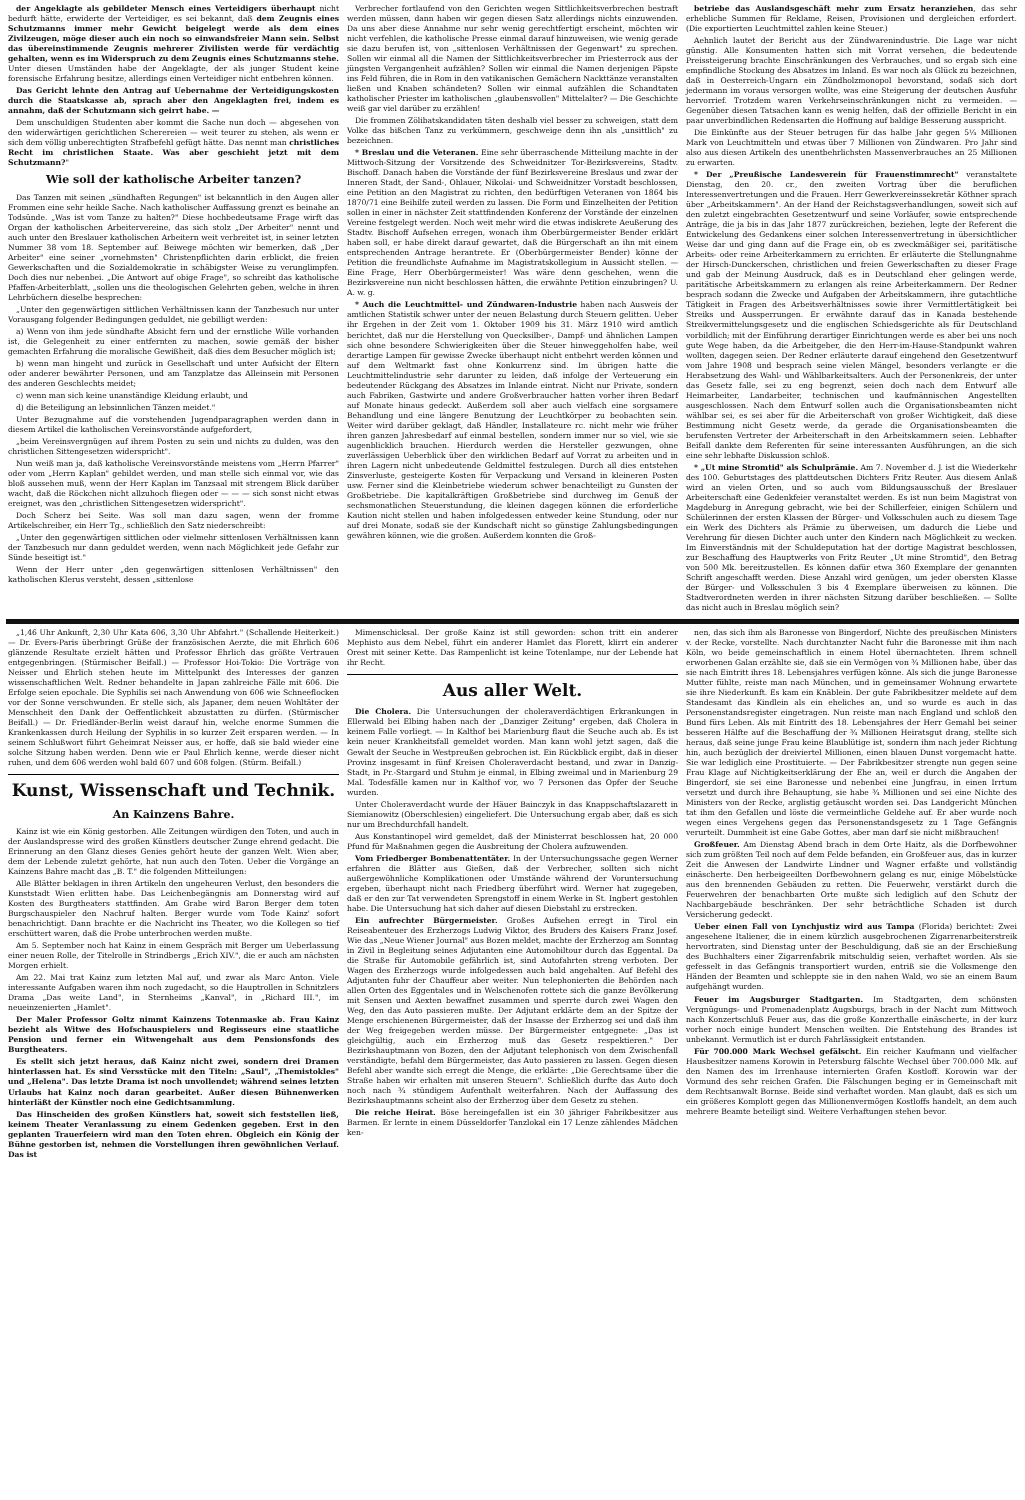der Angeklagte als gebildeter Mensch eines Verteidigers überhaupt nicht bedurft hätte, erwiderte der Verteidiger, es sei bekannt, daß dem Zeugnis eines Schutzmanns immer mehr Gewicht beigelegt werde als dem eines Zivilzeugen, möge dieser auch ein noch so einwandsfreier Mann sein. Selbst das übereinstimmende Zeugnis mehrerer Zivilisten werde für verdächtig gehalten, wenn es im Widerspruch zu dem Zeugnis eines Schutzmanns stehe. Unter diesen Umständen habe der Angeklagte, der als junger Student keine forensische Erfahrung besitze, allerdings einen Verteidiger nicht entbehren können.
Das Gericht lehnte den Antrag auf Uebernahme der Verteidigungskosten durch die Staatskasse ab, sprach aber den Angeklagten frei, indem es annahm, daß der Schutzmann sich geirrt habe. —
Dem unschuldigen Studenten aber kommt die Sache nun doch — abgesehen von den widerwärtigen gerichtlichen Scherereien — weit teurer zu stehen, als wenn er sich dem völlig unberechtigten Strafbefehl gefügt hätte. Das nennt man christliches Recht im christlichen Staate. Was aber geschieht jetzt mit dem Schutzmann?"
Wie soll der katholische Arbeiter tanzen?
Das Tanzen mit seinen „sündhaften Regungen" ist bekanntlich in den Augen aller Frommen eine sehr heikle Sache. Nach katholischer Auffassung grenzt es beinahe an Todsünde. „Was ist vom Tanze zu halten?" Diese hochbedeutsame Frage wirft das Organ der katholischen Arbeitervereine, das sich stolz „Der Arbeiter" nennt und auch unter den Breslauer katholischen Arbeitern weit verbreitet ist, in seiner letzten Nummer 38 vom 18. September auf. Beiwege möchten wir bemerken, daß „Der Arbeiter" eine seiner „vornehmsten" Christenpflichten darin erblickt, die freien Gewerkschaften und die Sozialdemokratie in schäbigster Weise zu verunglimpfen. Doch dies nur nebenbei. „Die Antwort auf obige Frage", so schreibt das katholische Pfaffen-Arbeiterblatt, „sollen uns die theologischen Gelehrten geben, welche in ihren Lehrbüchern dieselbe besprechen:
„Unter den gegenwärtigen sittlichen Verhältnissen kann der Tanzbesuch nur unter Vorausgang folgender Bedingungen geduldet, nie gebilligt werden:
a) Wenn von ihm jede sündhafte Absicht fern und der ernstliche Wille vorhanden ist, die Gelegenheit zu einer entfernten zu machen, sowie gemäß der bisher gemachten Erfahrung die moralische Gewißheit, daß dies dem Besucher möglich ist;
b) wenn man hingeht und zurück in Gesellschaft und unter Aufsicht der Eltern oder anderer bewährter Personen, und am Tanzplatze das Alleinsein mit Personen des anderen Geschlechts meidet;
c) wenn man sich keine unanständige Kleidung erlaubt, und
d) die Beteiligung an lebsinnlichen Tänzen meidet."
Unter Bezugnahme auf die vorstehenden Jugendparagraphen werden dann in diesem Artikel die katholischen Vereinsvorstände aufgefordert,
„beim Vereinsvergnügen auf ihrem Posten zu sein und nichts zu dulden, was den christlichen Sittengesetzen widerspricht".
Nun weiß man ja, daß katholische Vereinsvorstände meistens vom „Herrn Pfarrer" oder vom „Herrn Kaplan" gebildet werden, und man stelle sich einmal vor, wie das bloß aussehen muß, wenn der Herr Kaplan im Tanzsaal mit strengem Blick darüber wacht, daß die Röckchen nicht allzuhoch fliegen oder — — — sich sonst nicht etwas ereignet, was den „christlichen Sittengesetzen widerspricht".
Doch Scherz bei Seite. Was soll man dazu sagen, wenn der fromme Artikelschreiber, ein Herr Tg., schließlich den Satz niederschreibt:
„Unter den gegenwärtigen sittlichen oder vielmehr sittenlosen Verhältnissen kann der Tanzbesuch nur dann geduldet werden, wenn nach Möglichkeit jede Gefahr zur Sünde beseitigt ist."
Wenn der Herr unter „den gegenwärtigen sittenlosen Verhältnissen" den katholischen Klerus versteht, dessen „sittenlose
Verbrecher fortlaufend von den Gerichten wegen Sittlichkeitsverbrechen bestraft werden müssen, dann haben wir gegen diesen Satz allerdings nichts einzuwenden. Da uns aber diese Annahme nur sehr wenig gerechtfertigt erscheint, möchten wir nicht verfehlen, die katholische Presse einmal darauf hinzuweisen, wie wenig gerade sie dazu berufen ist, von „sittenlosen Verhältnissen der Gegenwart" zu sprechen. Sollen wir einmal all die Namen der Sittlichkeitsverbrecher im Priesterrock aus der jüngsten Vergangenheit aufzählen? Sollen wir einmal die Namen derjenigen Päpste ins Feld führen, die in Rom in den vatikanischen Gemächern Nackttänze veranstalten ließen und Knaben schändeten? Sollen wir einmal aufzählen die Schandtaten katholischer Priester im katholischen „glaubensvollen" Mittelalter? — Die Geschichte weiß gar viel darüber zu erzählen!
Die frommen Zölibatskandidaten täten deshalb viel besser zu schweigen, statt dem Volke das bißchen Tanz zu verkümmern, geschweige denn ihn als „unsittlich" zu bezeichnen.
* Breslau und die Veteranen. Eine sehr überraschende Mitteilung machte in der Mittwoch-Sitzung der Vorsitzende des Schweidnitzer Tor-Bezirksvereins, Stadtv. Bischoff. Danach haben die Vorstände der fünf Bezirksvereine Breslaus und zwar der Inneren Stadt, der Sand-, Ohlauer, Nikolai- und Schweidnitzer Vorstadt beschlossen, eine Petition an den Magistrat zu richten, den bedürftigen Veteranen von 1864 bis 1870/71 eine Beihilfe zuteil werden zu lassen. Die Form und Einzelheiten der Petition sollen in einer in nächster Zeit stattfindenden Konferenz der Vorstände der einzelnen Vereine festgelegt werden. Noch weit mehr wird die etwas indiskrete Aeußerung des Stadtv. Bischoff Aufsehen erregen, wonach ihm Oberbürgermeister Bender erklärt haben soll, er habe direkt darauf gewartet, daß die Bürgerschaft an ihn mit einem entsprechenden Antrage herantrete. Er (Oberbürgermeister Bender) könne der Petition die freundlichste Aufnahme im Magistratskollegium in Aussicht stellen. — Eine Frage, Herr Oberbürgermeister! Was wäre denn geschehen, wenn die Bezirksvereine nun nicht beschlossen hätten, die erwähnte Petition einzubringen? U. A. w. g.
* Auch die Leuchtmittel- und Zündwaren-Industrie haben nach Ausweis der amtlichen Statistik schwer unter der neuen Belastung durch Steuern gelitten. Ueber ihr Ergehen in der Zeit vom 1. Oktober 1909 bis 31. März 1910 wird amtlich berichtet, daß nur die Herstellung von Quecksilber-, Dampf- und ähnlichen Lampen sich ohne besondere Schwierigkeiten über die Steuer hinweggeholfen habe, weil derartige Lampen für gewisse Zwecke überhaupt nicht entbehrt werden können und auf dem Weltmarkt fast ohne Konkurrenz sind. Im übrigen hatte die Leuchtmittelindustrie sehr darunter zu leiden, daß infolge der Verteuerung ein bedeutender Rückgang des Absatzes im Inlande eintrat. Nicht nur Private, sondern auch Fabriken, Gastwirte und andere Großverbraucher hatten vorher ihren Bedarf auf Monate hinaus gedeckt. Außerdem soll aber auch vielfach eine sorgsamere Behandlung und eine längere Benutzung der Leuchtkörper zu beobachten sein. Weiter wird darüber geklagt, daß Händler, Installateure rc. nicht mehr wie früher ihren ganzen Jahresbedarf auf einmal bestellen, sondern immer nur so viel, wie sie augenblicklich brauchen. Hierdurch werden die Hersteller gezwungen, ohne zuverlässigen Ueberblick über den wirklichen Bedarf auf Vorrat zu arbeiten und in ihren Lagern nicht unbedeutende Geldmittel festzulegen. Durch all dies entstehen Zinsverluste, gesteigerte Kosten für Verpackung und Versand in kleineren Posten usw. Ferner sind die Kleinbetriebe wiederum schwer benachteiligt zu Gunsten der Großbetriebe. Die kapitalkräftigen Großbetriebe sind durchweg im Genuß der sechsmonatlichen Steuerstundung, die kleinen dagegen können die erforderliche Kaution nicht stellen und haben infolgedessen entweder keine Stundung, oder nur auf drei Monate, sodaß sie der Kundschaft nicht so günstige Zahlungsbedingungen gewähren können, wie die großen. Außerdem konnten die Groß-
betriebe das Auslandsgeschäft mehr zum Ersatz heranziehen, das sehr erhebliche Summen für Reklame, Reisen, Provisionen und dergleichen erfordert. (Die exportierten Leuchtmittel zahlen keine Steuer.)
Aehnlich lautet der Bericht aus der Zündwarenindustrie. Die Lage war nicht günstig. Alle Konsumenten hatten sich mit Vorrat versehen, die bedeutende Preissteigerung brachte Einschränkungen des Verbrauches, und so ergab sich eine empfindliche Stockung des Absatzes im Inland. Es war noch als Glück zu bezeichnen, daß in Oesterreich-Ungarn ein Zündholzmonopol bevorstand, sodaß sich dort jedermann im voraus versorgen wollte, was eine Steigerung der deutschen Ausfuhr hervorrief. Trotzdem waren Verkehrseinschränkungen nicht zu vermeiden. — Gegenüber diesen Tatsachen kann es wenig helfen, daß der offizielle Bericht in ein paar unverbindlichen Redensarten die Hoffnung auf baldige Besserung ausspricht.
Die Einkünfte aus der Steuer betrugen für das halbe Jahr gegen 5¼ Millionen Mark von Leuchtmitteln und etwas über 7 Millionen von Zündwaren. Pro Jahr sind also aus diesen Artikeln des unentbehrlichsten Massenverbrauches an 25 Millionen zu erwarten.
* Der „Preußische Landesverein für Frauenstimmrecht" veranstaltete Dienstag, den 20. cr., den zweiten Vortrag über die beruflichen Interessenvertretungen und die Frauen. Herr Gewerkvereinssekretär Köthner sprach über „Arbeitskammern". An der Hand der Reichstagsverhandlungen, soweit sich auf den zuletzt eingebrachten Gesetzentwurf und seine Vorläufer, sowie entsprechende Anträge, die ja bis in das Jahr 1877 zurückreichen, beziehen, legte der Referent die Entwickelung des Gedankens einer solchen Interessenvertretung in übersichtlicher Weise dar und ging dann auf die Frage ein, ob es zweckmäßiger sei, paritätische Arbeits- oder reine Arbeiterkammern zu errichten. Er erläuterte die Stellungnahme der Hirsch-Dunckerschen, christlichen und freien Gewerkschaften zu dieser Frage und gab der Meinung Ausdruck, daß es in Deutschland eher gelingen werde, paritätische Arbeitskammern zu erlangen als reine Arbeiterkammern. Der Redner besprach sodann die Zwecke und Aufgaben der Arbeitskammern, ihre gutachtliche Tätigkeit in Fragen des Arbeitsverhältnisses sowie ihrer Vermittlertätigkeit bei Streiks und Aussperrungen. Er erwähnte darauf das in Kanada bestehende Streikvermittelungsgesetz und die englischen Schiedsgerichte als für Deutschland vorbildlich; mit der Einführung derartiger Einrichtungen werde es aber bei uns noch gute Wege haben, da die Arbeitgeber, die den Herr-im-Hause-Standpunkt wahren wollten, dagegen seien. Der Redner erläuterte darauf eingehend den Gesetzentwurf vom Jahre 1908 und besprach seine vielen Mängel, besonders verlangte er die Herabsetzung des Wahl- und Wählbarkeitsalters. Auch der Personenkreis, der unter das Gesetz falle, sei zu eng begrenzt, seien doch nach dem Entwurf alle Heimarbeiter, Landarbeiter, technischen und kaufmännischen Angestellten ausgeschlossen. Nach dem Entwurf sollen auch die Organisationsbeamten nicht wählbar sei, es sei aber für die Arbeiterschaft von großer Wichtigkeit, daß diese Bestimmung nicht Gesetz werde, da gerade die Organisationsbeamten die berufensten Vertreter der Arbeiterschaft in den Arbeitskammern seien. Lebhafter Beifall dankte dem Referenten für seine interessanten Ausführungen, an die sich eine sehr lebhafte Diskussion schloß.
* „Ut mine Stromtid" als Schulprämie. Am 7. November d. J. ist die Wiederkehr des 100. Geburtstages des plattdeutschen Dichters Fritz Reuter. Aus diesem Anlaß wird an vielen Orten, und so auch vom Bildungsausschuß der Breslauer Arbeiterschaft eine Gedenkfeier veranstaltet werden. Es ist nun beim Magistrat von Magdeburg in Anregung gebracht, wie bei der Schillerfeier, einigen Schülern und Schülerinnen der ersten Klassen der Bürger- und Volksschulen auch zu diesem Tage ein Werk des Dichters als Prämie zu überweisen, um dadurch die Liebe und Verehrung für diesen Dichter auch unter den Kindern nach Möglichkeit zu wecken. Im Einverständnis mit der Schuldeputation hat der dortige Magistrat beschlossen, zur Beschaffung des Hauptwerks von Fritz Reuter „Ut mine Stromtid", den Betrag von 500 Mk. bereitzustellen. Es können dafür etwa 360 Exemplare der genannten Schrift angeschafft werden. Diese Anzahl wird genügen, um jeder obersten Klasse der Bürger- und Volksschulen 3 bis 4 Exemplare überweisen zu können. Die Stadtverordneten werden in ihrer nächsten Sitzung darüber beschließen. — Sollte das nicht auch in Breslau möglich sein?
„1,46 Uhr Ankunft, 2,30 Uhr Kata 606, 3,30 Uhr Abfahrt." (Schallende Heiterkeit.) — Dr. Evers-Paris überbringt Grüße der französischen Aerzte, die mit Ehrlich 606 glänzende Resultate erzielt hätten und Professor Ehrlich das größte Vertrauen entgegenbringen. (Stürmischer Beifall.) — Professor Hoi-Tokio: Die Vorträge von Neisser und Ehrlich stehen heute im Mittelpunkt des Interesses der ganzen wissenschaftlichen Welt. Redner behandelte in Japan zahlreiche Fälle mit 606. Die Erfolge seien epochale. Die Syphilis sei nach Anwendung von 606 wie Schneeflocken vor der Sonne verschwunden. Er stelle sich, als Japaner, dem neuen Wohltäter der Menschheit den Dank der Oeffentlichkeit abzustatten zu dürfen. (Stürmischer Beifall.) — Dr. Friedländer-Berlin weist darauf hin, welche enorme Summen die Krankenkassen durch Heilung der Syphilis in so kurzer Zeit ersparen werden. — In seinem Schlußwort führt Geheimrat Neisser aus, er hoffe, daß sie bald wieder eine solche Sitzung haben werden. Denn wie er Paul Ehrlich kenne, werde dieser nicht ruhen, und dem 606 werden wohl bald 607 und 608 folgen. (Stürm. Beifall.)
Kunst, Wissenschaft und Technik.
An Kainzens Bahre.
Kainz ist wie ein König gestorben. Alle Zeitungen würdigen den Toten, und auch in der Auslandspresse wird des großen Künstlers deutscher Zunge ehrend gedacht. Die Erinnerung an den Glanz dieses Genies gehört heute der ganzen Welt. Wien aber, dem der Lebende zuletzt gehörte, hat nun auch den Toten. Ueber die Vorgänge an Kainzens Bahre macht das „B. T." die folgenden Mitteilungen:
Alle Blätter beklagen in ihren Artikeln den ungeheuren Verlust, den besonders die Kunststadt Wien erlitten habe. Das Leichenbegängnis am Donnerstag wird auf Kosten des Burgtheaters stattfinden. Am Grabe wird Baron Berger dem toten Burgschauspieler den Nachruf halten. Berger wurde vom Tode Kainz' sofort benachrichtigt. Dann brachte er die Nachricht ins Theater, wo die Kollegen so tief erschüttert waren, daß die Probe unterbrochen werden mußte.
Am 5. September noch hat Kainz in einem Gespräch mit Berger um Ueberlassung einer neuen Rolle, der Titelrolle in Strindbergs „Erich XIV.", die er auch am nächsten Morgen erhielt.
Am 22. Mai trat Kainz zum letzten Mal auf, und zwar als Marc Anton. Viele interessante Aufgaben waren ihm noch zugedacht, so die Hauptrollen in Schnitzlers Drama „Das weite Land", in Sternheims „Kanval", in „Richard III.", im neueinzenierten „Hamlet".
Der Maler Professor Goltz nimmt Kainzens Totenmaske ab. Frau Kainz bezieht als Witwe des Hofschauspielers und Regisseurs eine staatliche Pension und ferner ein Witwengehalt aus dem Pensionsfonds des Burgtheaters.
Es stellt sich jetzt heraus, daß Kainz nicht zwei, sondern drei Dramen hinterlassen hat. Es sind Versstücke mit den Titeln: „Saul", „Themistokles" und „Helena". Das letzte Drama ist noch unvollendet; während seines letzten Urlaubs hat Kainz noch daran gearbeitet. Außer diesen Bühnenwerken hinterläßt der Künstler noch eine Gedichtsammlung.
Das Hinscheiden des großen Künstlers hat, soweit sich feststellen ließ, keinem Theater Veranlassung zu einem Gedenken gegeben. Erst in den geplanten Trauerfeiern wird man den Toten ehren. Obgleich ein König der Bühne gestorben ist, nehmen die Vorstellungen ihren gewöhnlichen Verlauf. Das ist
Mimenschicksal. Der große Kainz ist still geworden: schon tritt ein anderer Mephisto aus dem Nebel, führt ein anderer Hamlet das Florett, klirrt ein anderer Orest mit seiner Kette. Das Rampenlicht ist keine Totenlampe, nur der Lebende hat ihr Recht.
Aus aller Welt.
Die Cholera. Die Untersuchungen der choleraverdächtigen Erkrankungen in Ellerwald bei Elbing haben nach der „Danziger Zeitung" ergeben, daß Cholera in keinem Falle vorliegt. — In Kalthof bei Marienburg flaut die Seuche auch ab. Es ist kein neuer Krankheitsfall gemeldet worden. Man kann wohl jetzt sagen, daß die Gewalt der Seuche in Westpreußen gebrochen ist. Ein Rückblick ergibt, daß in dieser Provinz insgesamt in fünf Kreisen Choleraverdacht bestand, und zwar in Danzig-Stadt, in Pr.-Stargard und Stuhm je einmal, in Elbing zweimal und in Marienburg 29 Mal. Todesfälle kamen nur in Kalthof vor, wo 7 Personen das Opfer der Seuche wurden.
Unter Choleraverdacht wurde der Häuer Bainczyk in das Knappschaftslazarett in Siemianowitz (Oberschlesien) eingeliefert. Die Untersuchung ergab aber, daß es sich nur um Brechdurchfall handelt.
Aus Konstantinopel wird gemeldet, daß der Ministerrat beschlossen hat, 20 000 Pfund für Maßnahmen gegen die Ausbreitung der Cholera aufzuwenden.
Vom Friedberger Bombenattentäter. In der Untersuchungssache gegen Werner erfahren die Blätter aus Gießen, daß der Verbrecher, sollten sich nicht außergewöhnliche Komplikationen oder Umstände während der Voruntersuchung ergeben, überhaupt nicht nach Friedberg überführt wird. Werner hat zugegeben, daß er den zur Tat verwendeten Sprengstoff in einem Werke in St. Ingbert gestohlen habe. Die Untersuchung hat sich daher auf diesen Diebstahl zu erstrecken.
Ein aufrechter Bürgermeister. Großes Aufsehen erregt in Tirol ein Reiseabenteuer des Erzherzogs Ludwig Viktor, des Bruders des Kaisers Franz Josef. Wie das „Neue Wiener Journal" aus Bozen meldet, machte der Erzherzog am Sonntag in Zivil in Begleitung seines Adjutanten eine Automobiltour durch das Eggental. Da die Straße für Automobile gefährlich ist, sind Autofahrten streng verboten. Der Wagen des Erzherzogs wurde infolgedessen auch bald angehalten. Auf Befehl des Adjutanten fuhr der Chauffeur aber weiter. Nun telephonierten die Behörden nach allen Orten des Eggentales und in Welschenofen rottete sich die ganze Bevölkerung mit Sensen und Aexten bewaffnet zusammen und sperrte durch zwei Wagen den Weg, den das Auto passieren mußte. Der Adjutant erklärte dem an der Spitze der Menge erschienenen Bürgermeister, daß der Insasse der Erzherzog sei und daß ihm der Weg freigegeben werden müsse. Der Bürgermeister entgegnete: „Das ist gleichgültig, auch ein Erzherzog muß das Gesetz respektieren." Der Bezirkshauptmann von Bozen, den der Adjutant telephonisch von dem Zwischenfall verständigte, befahl dem Bürgermeister, das Auto passieren zu lassen. Gegen diesen Befehl aber wandte sich erregt die Menge, die erklärte: „Die Gerechtsame über die Straße haben wir erhalten mit unseren Steuern". Schließlich durfte das Auto doch noch nach ¾ stündigem Aufenthalt weiterfahren. Nach der Auffassung des Bezirkshauptmanns scheint also der Erzherzog über dem Gesetz zu stehen.
Die reiche Heirat. Böse hereingefallen ist ein 30 jähriger Fabrikbesitzer aus Barmen. Er lernte in einem Düsseldorfer Tanzlokal ein 17 Lenze zählendes Mädchen ken-
nen, das sich ihm als Baronesse von Bingerdorf, Nichte des preußischen Ministers v. der Recke, vorstellte. Nach durchtanzter Nacht fuhr die Baronesse mit ihm nach Köln, wo beide gemeinschaftlich in einem Hotel übernachteten. Ihrem schnell erworbenen Galan erzählte sie, daß sie ein Vermögen von ¾ Millionen habe, über das sie nach Eintritt ihres 18. Lebensjahres verfügen könne. Als sich die junge Baronesse Mutter fühlte, reiste man nach München, und in gemeinsamer Wohnung erwartete sie ihre Niederkunft. Es kam ein Knäblein. Der gute Fabrikbesitzer meldete auf dem Standesamt das Kindlein als ein eheliches an, und so wurde es auch in das Personenstandsregister eingetragen. Nun reiste man nach England und schloß den Bund fürs Leben. Als mit Eintritt des 18. Lebensjahres der Herr Gemahl bei seiner besseren Hälfte auf die Beschaffung der ¾ Millionen Heiratsgut drang, stellte sich heraus, daß seine junge Frau keine Blaublütige ist, sondern ihm nach jeder Richtung hin, auch bezüglich der dreiviertel Millionen, einen blauen Dunst vorgemacht hatte. Sie war lediglich eine Prostituierte. — Der Fabrikbesitzer strengte nun gegen seine Frau Klage auf Nichtigkeitserklärung der Ehe an, weil er durch die Angaben der Bingerdorf, sie sei eine Baronesse und nebenbei eine Jungfrau, in einen Irrtum versetzt und durch ihre Behauptung, sie habe ¾ Millionen und sei eine Nichte des Ministers von der Recke, arglistig getäuscht worden sei. Das Landgericht München tat ihm den Gefallen und löste die vermeintliche Geldehe auf. Er aber wurde noch wegen eines Vergehens gegen das Personenstandsgesetz zu 1 Tage Gefängnis verurteilt. Dummheit ist eine Gabe Gottes, aber man darf sie nicht mißbrauchen!
Großfeuer. Am Dienstag Abend brach in dem Orte Haitz, als die Dorfbewohner sich zum größten Teil noch auf dem Felde befanden, ein Großfeuer aus, das in kurzer Zeit die Anwesen der Landwirte Lindner und Wagner erfaßte und vollständig einäscherte. Den herbeigeeilten Dorfbewohnern gelang es nur, einige Möbelstücke aus den brennenden Gebäuden zu retten. Die Feuerwehr, verstärkt durch die Feuerwehren der benachbarten Orte mußte sich lediglich auf den Schutz der Nachbargebäude beschränken. Der sehr beträchtliche Schaden ist durch Versicherung gedeckt.
Ueber einen Fall von Lynchjustiz wird aus Tampa (Florida) berichtet: Zwei angesehene Italiener, die in einem kürzlich ausgebrochenen Zigarrenarbeiterstreik hervortraten, sind Dienstag unter der Beschuldigung, daß sie an der Erschießung des Buchhalters einer Zigarrenfabrik mitschuldig seien, verhaftet worden. Als sie gefesselt in das Gefängnis transportiert wurden, entriß sie die Volksmenge den Händen der Beamten und schleppte sie in den nahen Wald, wo sie an einem Baum aufgehängt wurden.
Feuer im Augsburger Stadtgarten. Im Stadtgarten, dem schönsten Vergnügungs- und Promenadenplatz Augsburgs, brach in der Nacht zum Mittwoch nach Konzertschluß Feuer aus, das die große Konzerthalle einäscherte, in der kurz vorher noch einige hundert Menschen weilten. Die Entstehung des Brandes ist unbekannt. Vermutlich ist er durch Fahrlässigkeit entstanden.
Für 700.000 Mark Wechsel gefälscht. Ein reicher Kaufmann und vielfacher Hausbesitzer namens Korowin in Petersburg fälschte Wechsel über 700.000 Mk. auf den Namen des im Irrenhause internierten Grafen Kostloff. Korowin war der Vormund des sehr reichen Grafen. Die Fälschungen beging er in Gemeinschaft mit dem Rechtsanwalt Bornse. Beide sind verhaftet worden. Man glaubt, daß es sich um ein größeres Komplott gegen das Millionenvermögen Kostloffs handelt, an dem auch mehrere Beamte beteiligt sind. Weitere Verhaftungen stehen bevor.